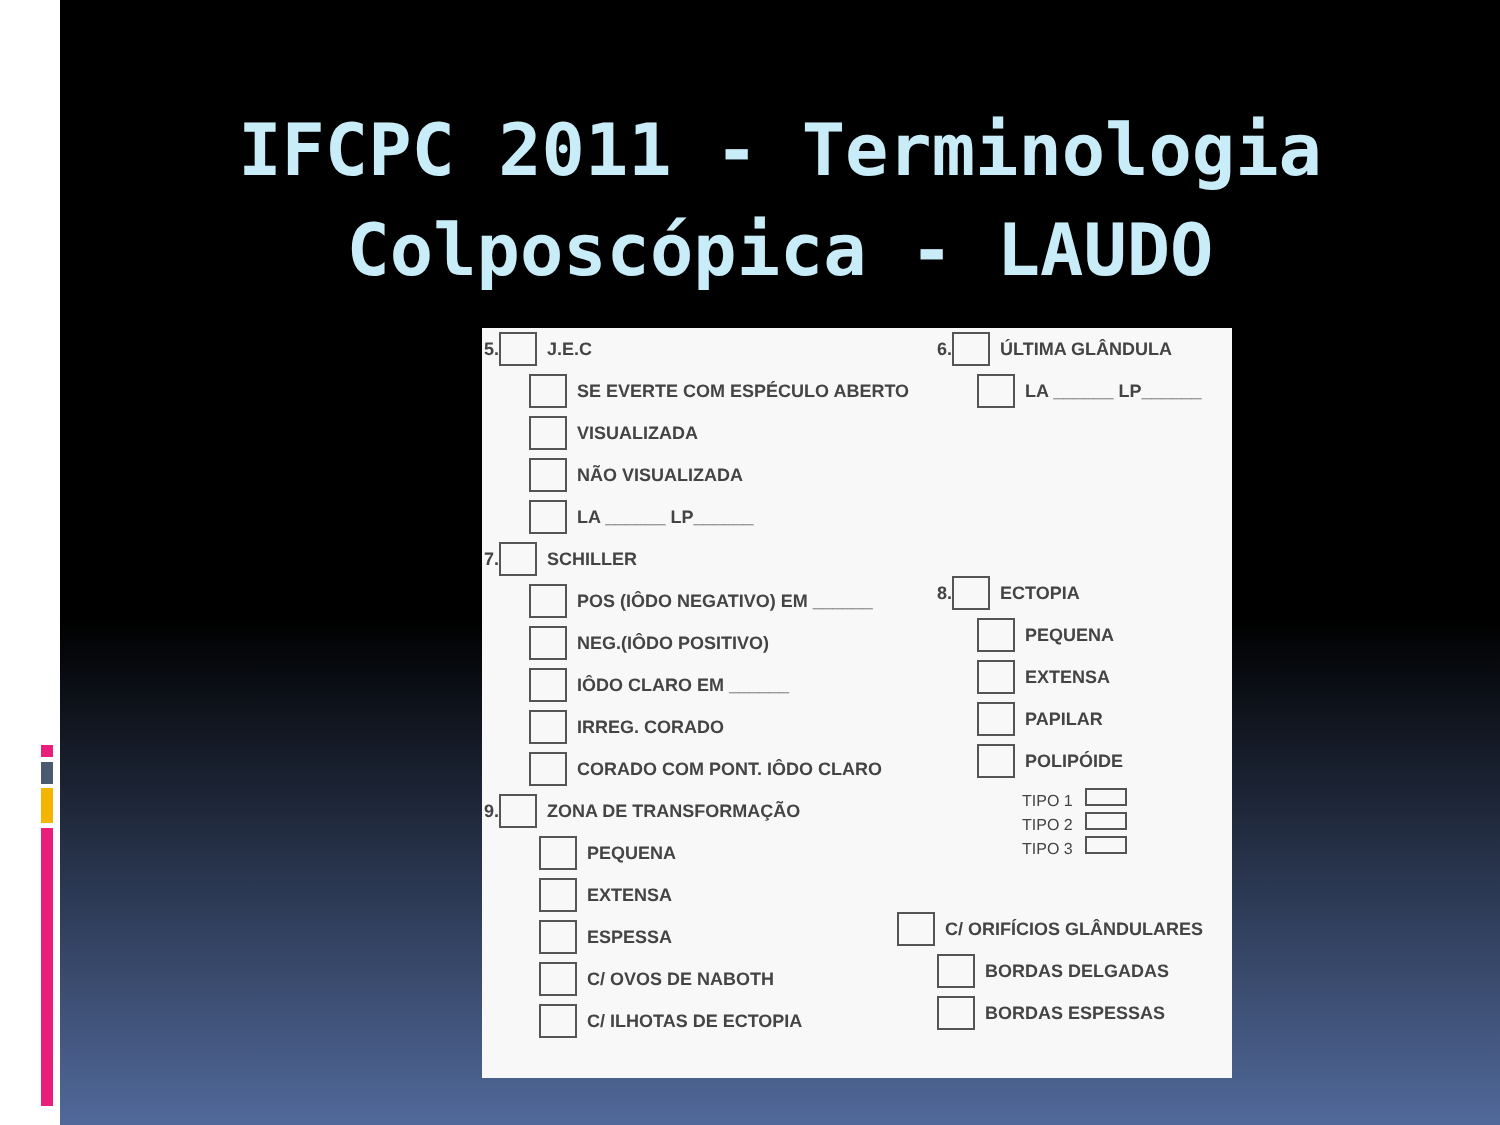IFCPC 2011 - Terminologia Colposcópica - LAUDO
5. J.E.C
SE EVERTE COM ESPÉCULO ABERTO
VISUALIZADA
NÃO VISUALIZADA
LA ______ LP______
7. SCHILLER
POS (IÔDO NEGATIVO) EM ______
NEG.(IÔDO POSITIVO)
IÔDO CLARO EM ______
IRREG. CORADO
CORADO COM PONT. IÔDO CLARO
9. ZONA DE TRANSFORMAÇÃO
PEQUENA
EXTENSA
ESPESSA
C/ OVOS DE NABOTH
C/ ILHOTAS DE ECTOPIA
6. ÚLTIMA GLÂNDULA
LA ______ LP______
8. ECTOPIA
PEQUENA
EXTENSA
PAPILAR
POLIPÓIDE
TIPO 1
TIPO 2
TIPO 3
C/ ORIFÍCIOS GLÂNDULARES
BORDAS DELGADAS
BORDAS ESPESSAS